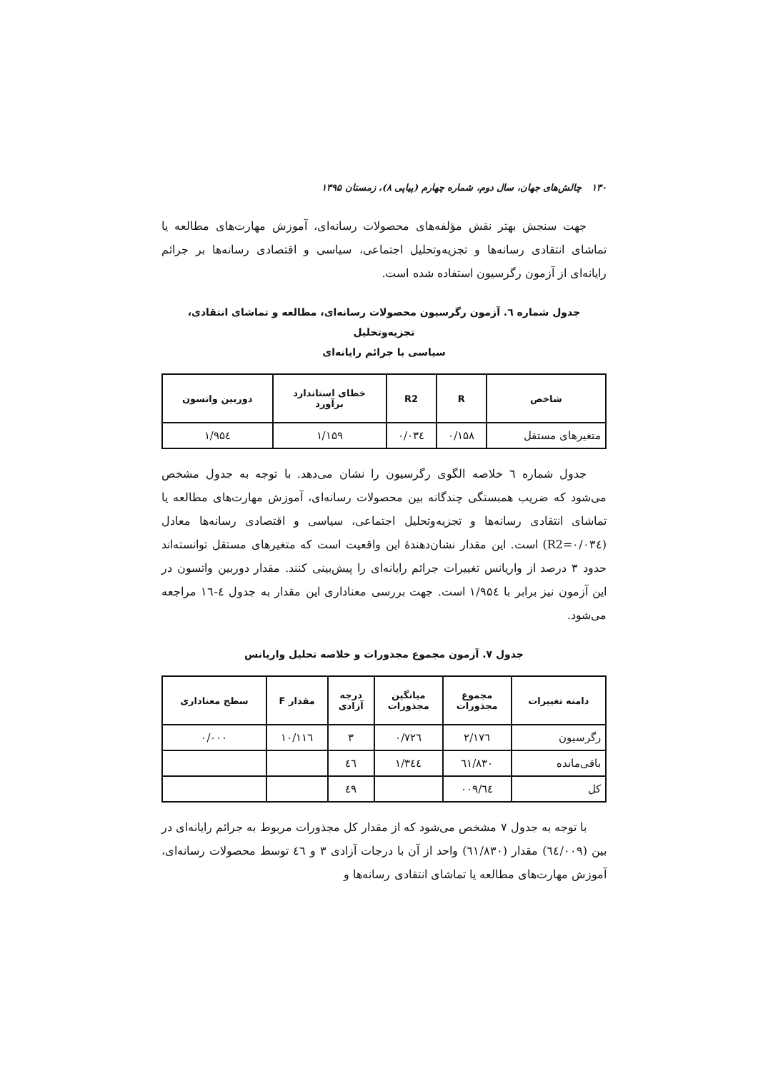۱۳۰ چالش‌های جهان، سال دوم، شماره چهارم (پیاپی ۸)، زمستان ۱۳۹۵
جهت سنجش بهتر نقش مؤلفه‌های محصولات رسانه‌ای، آموزش مهارت‌های مطالعه یا تماشای انتقادی رسانه‌ها و تجزیه‌وتحلیل اجتماعی، سیاسی و اقتصادی رسانه‌ها بر جرائم رایانه‌ای از آزمون رگرسیون استفاده شده است.
جدول شماره ٦. آزمون رگرسیون محصولات رسانه‌ای، مطالعه و تماشای انتقادی، تجزیه‌وتحلیل
سیاسی با جرائم رایانه‌ای
| شاخص | R | R2 | خطای استاندارد برآورد | دوربین واتسون |
| --- | --- | --- | --- | --- |
| متغیرهای مستقل | ۰/۱۵۸ | ۰/۰۳٤ | ۱/۱۵۹ | ۱/۹۵٤ |
جدول شماره ٦ خلاصه الگوی رگرسیون را نشان می‌دهد. با توجه به جدول مشخص می‌شود که ضریب همبستگی چندگانه بین محصولات رسانه‌ای، آموزش مهارت‌های مطالعه یا تماشای انتقادی رسانه‌ها و تجزیه‌وتحلیل اجتماعی، سیاسی و اقتصادی رسانه‌ها معادل (R2=۰/۰۳٤) است. این مقدار نشان‌دهندهٔ این واقعیت است که متغیرهای مستقل توانسته‌اند حدود ۳ درصد از واریانس تغییرات جرائم رایانه‌ای را پیش‌بینی کنند. مقدار دوربین واتسون در این آزمون نیز برابر با ۱/۹۵٤ است. جهت بررسی معناداری این مقدار به جدول ٤-۱٦ مراجعه می‌شود.
جدول ۷. آزمون مجموع مجذورات و خلاصه تحلیل واریانس
| دامنه تغییرات | مجموع مجذورات | میانگین مجذورات | درجه آزادی | مقدار F | سطح معناداری |
| --- | --- | --- | --- | --- | --- |
| رگرسیون | ۲/۱۷٦ | ۰/۷۲٦ | ۳ | ۱۰/۱۱٦ | ۰/۰۰۰ |
| باقی‌مانده | ٦۱/۸۳۰ | ۱/۳٤٤ | ٤٦ | | |
| کل | ٦٤/۰۰۹ | | ٤۹ | | |
با توجه به جدول ۷ مشخص می‌شود که از مقدار کل مجذورات مربوط به جرائم رایانه‌ای در بین (٦٤/۰۰۹) مقدار (٦۱/۸۳۰) واحد از آن با درجات آزادی ۳ و ٤٦ توسط محصولات رسانه‌ای، آموزش مهارت‌های مطالعه یا تماشای انتقادی رسانه‌ها و